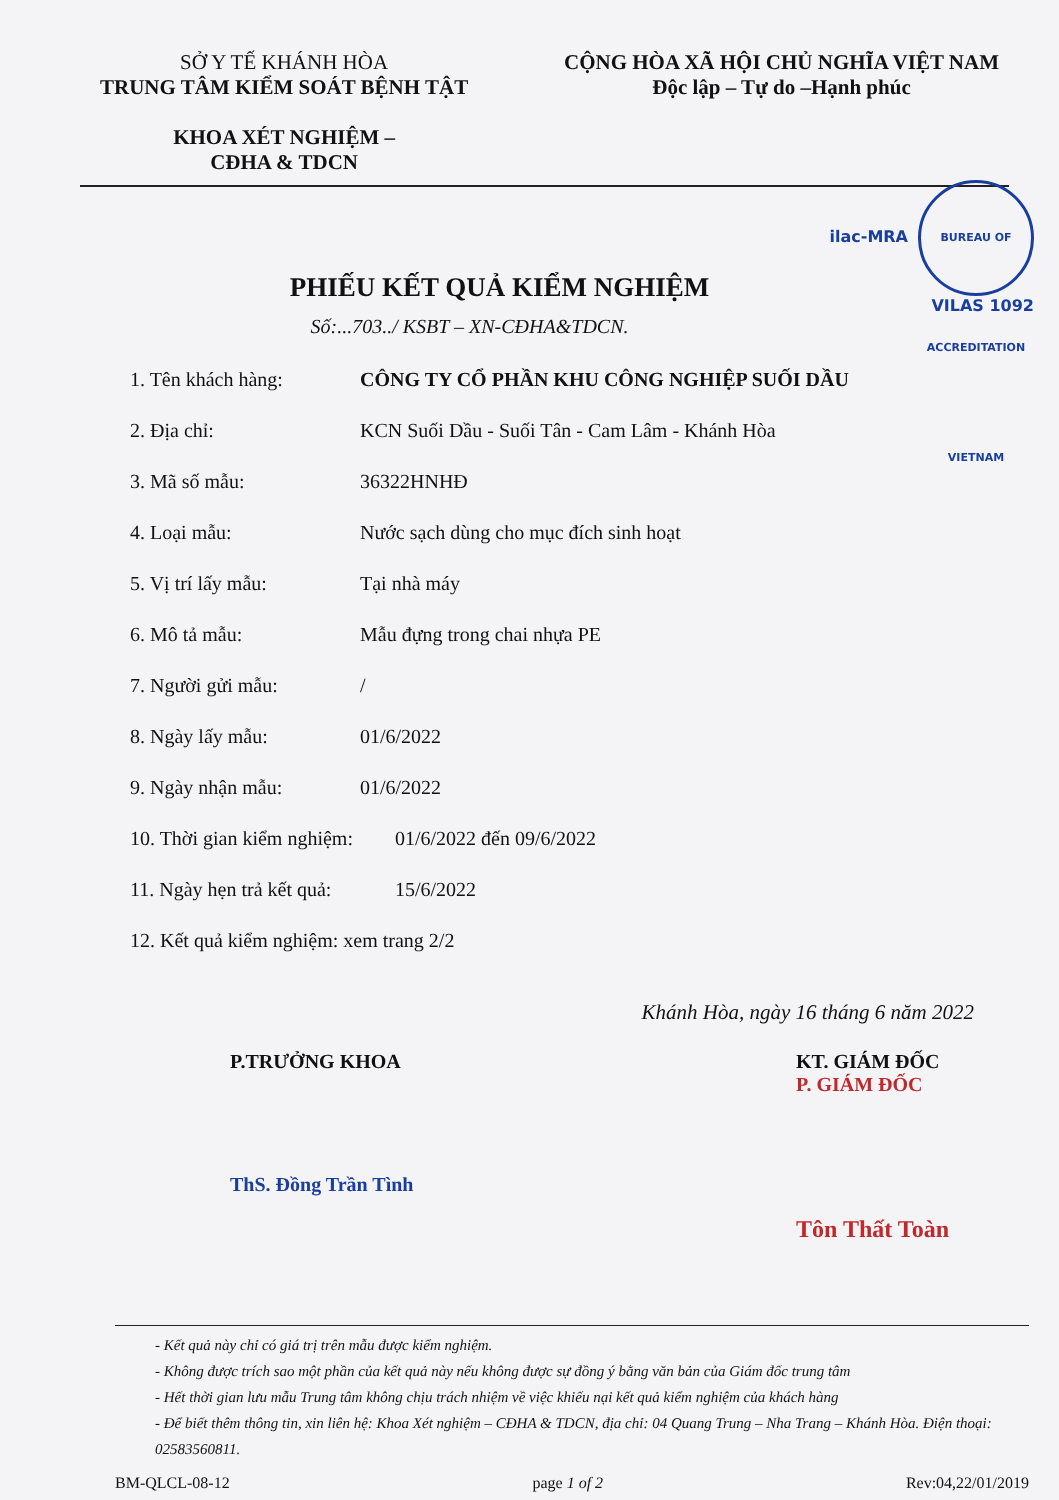SỞ Y TẾ KHÁNH HÒA
TRUNG TÂM KIỂM SOÁT BỆNH TẬT
KHOA XÉT NGHIỆM –
CĐHA & TDCN
CỘNG HÒA XÃ HỘI CHỦ NGHĨA VIỆT NAM
Độc lập – Tự do –Hạnh phúc
ilac-MRA BUREAU OF ACCREDITATION VIETNAM
VILAS 1092
PHIẾU KẾT QUẢ KIỂM NGHIỆM
Số:...703../ KSBT – XN-CĐHA&TDCN.
| 1. Tên khách hàng: | CÔNG TY CỔ PHẦN KHU CÔNG NGHIỆP SUỐI DẦU |
| 2. Địa chỉ: | KCN Suối Dầu - Suối Tân - Cam Lâm - Khánh Hòa |
| 3. Mã số mẫu: | 36322HNHĐ |
| 4. Loại mẫu: | Nước sạch dùng cho mục đích sinh hoạt |
| 5. Vị trí lấy mẫu: | Tại nhà máy |
| 6. Mô tả mẫu: | Mẫu đựng trong chai nhựa PE |
| 7. Người gửi mẫu: | / |
| 8. Ngày lấy mẫu: | 01/6/2022 |
| 9. Ngày nhận mẫu: | 01/6/2022 |
| 10. Thời gian kiểm nghiệm: | 01/6/2022 đến 09/6/2022 |
| 11. Ngày hẹn trả kết quả: | 15/6/2022 |
| 12. Kết quả kiểm nghiệm: xem trang 2/2 | |
Khánh Hòa, ngày 16 tháng 6 năm 2022
P.TRƯỞNG KHOA
ThS. Đồng Trần Tình
KT. GIÁM ĐỐC
P. GIÁM ĐỐC
Tôn Thất Toàn
- Kết quả này chỉ có giá trị trên mẫu được kiểm nghiệm.
- Không được trích sao một phần của kết quả này nếu không được sự đồng ý bằng văn bản của Giám đốc trung tâm
- Hết thời gian lưu mẫu Trung tâm không chịu trách nhiệm về việc khiếu nại kết quả kiểm nghiệm của khách hàng
- Để biết thêm thông tin, xin liên hệ: Khoa Xét nghiệm – CĐHA & TDCN, địa chỉ: 04 Quang Trung – Nha Trang – Khánh Hòa. Điện thoại: 02583560811.
BM-QLCL-08-12 page 1 of 2 Rev:04,22/01/2019